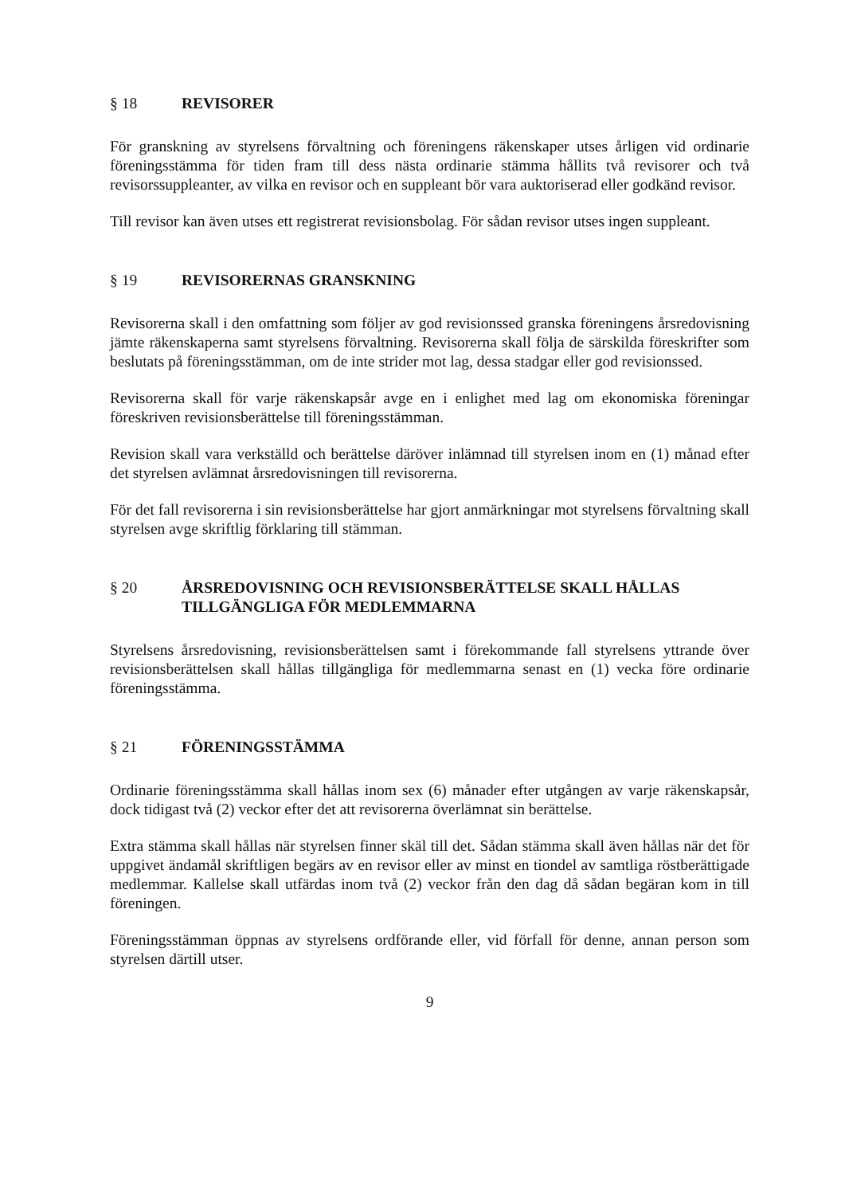§ 18 REVISORER
För granskning av styrelsens förvaltning och föreningens räkenskaper utses årligen vid ordinarie föreningsstämma för tiden fram till dess nästa ordinarie stämma hållits två revisorer och två revisorssuppleanter, av vilka en revisor och en suppleant bör vara auktoriserad eller godkänd revisor.
Till revisor kan även utses ett registrerat revisionsbolag. För sådan revisor utses ingen suppleant.
§ 19 REVISORERNAS GRANSKNING
Revisorerna skall i den omfattning som följer av god revisionssed granska föreningens årsredovisning jämte räkenskaperna samt styrelsens förvaltning. Revisorerna skall följa de särskilda föreskrifter som beslutats på föreningsstämman, om de inte strider mot lag, dessa stadgar eller god revisionssed.
Revisorerna skall för varje räkenskapsår avge en i enlighet med lag om ekonomiska föreningar föreskriven revisionsberättelse till föreningsstämman.
Revision skall vara verkställd och berättelse däröver inlämnad till styrelsen inom en (1) månad efter det styrelsen avlämnat årsredovisningen till revisorerna.
För det fall revisorerna i sin revisionsberättelse har gjort anmärkningar mot styrelsens förvaltning skall styrelsen avge skriftlig förklaring till stämman.
§ 20 ÅRSREDOVISNING OCH REVISIONSBERÄTTELSE SKALL HÅLLAS TILLGÄNGLIGA FÖR MEDLEMMARNA
Styrelsens årsredovisning, revisionsberättelsen samt i förekommande fall styrelsens yttrande över revisionsberättelsen skall hållas tillgängliga för medlemmarna senast en (1) vecka före ordinarie föreningsstämma.
§ 21 FÖRENINGSSTÄMMA
Ordinarie föreningsstämma skall hållas inom sex (6) månader efter utgången av varje räkenskapsår, dock tidigast två (2) veckor efter det att revisorerna överlämnat sin berättelse.
Extra stämma skall hållas när styrelsen finner skäl till det. Sådan stämma skall även hållas när det för uppgivet ändamål skriftligen begärs av en revisor eller av minst en tiondel av samtliga röstberättigade medlemmar. Kallelse skall utfärdas inom två (2) veckor från den dag då sådan begäran kom in till föreningen.
Föreningsstämman öppnas av styrelsens ordförande eller, vid förfall för denne, annan person som styrelsen därtill utser.
9